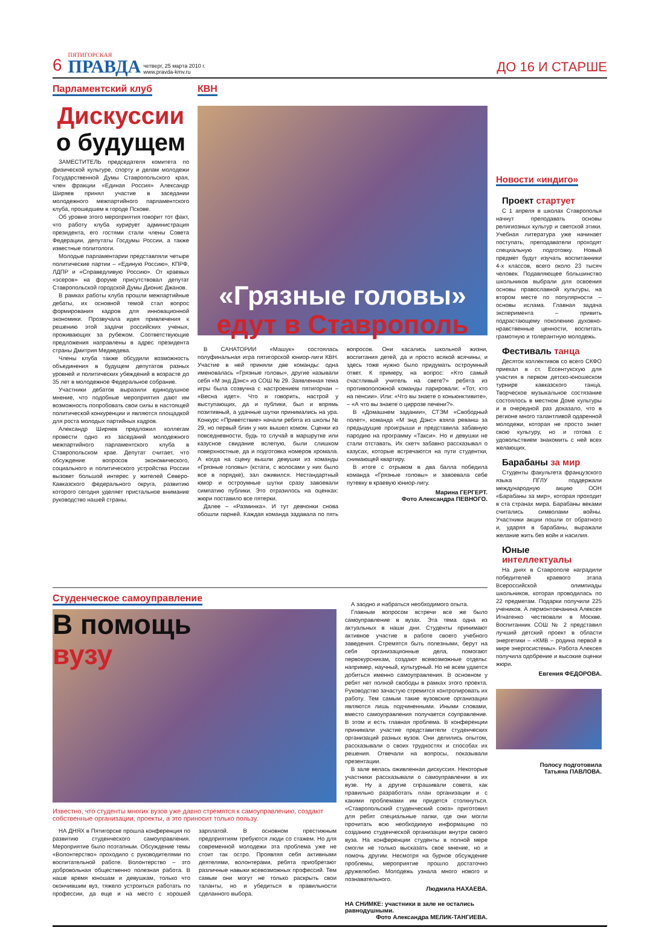6
ПЯТИГОРСКАЯ
ПРАВДА
четверг, 25 марта 2010 г.
www.pravda-kmv.ru
ДО 16 И СТАРШЕ
Парламентский клуб
Дискуссии
о будущем
ЗАМЕСТИТЕЛЬ председателя комитета по физической культуре, спорту и делам молодежи Государственной Думы Ставропольского края, член фракции «Единая Россия» Александр Ширяев принял участие в заседании молодежного межпартийного парламентского клуба, прошедшем в городе Пскове.
Об уровне этого мероприятия говорит тот факт, что работу клуба курирует администрация президента, его гостями стали члены Совета Федерации, депутаты Госдумы России, а также известные политологи.
Молодые парламентарии представляли четыре политические партии – «Единую Россию», КПРФ, ЛДПР и «Справедливую Россию». От краевых «эсеров» на форуме присутствовал депутат Ставропольской городской Думы Дионис Джанов.
В рамках работы клуба прошли межпартийные дебаты, их основной темой стал вопрос формирования кадров для инновационной экономики. Прозвучала идея привлечения к решению этой задачи российских ученых, проживающих за рубежом. Соответствующие предложения направлены в адрес президента страны Дмитрия Медведева.
Члены клуба также обсудили возможность объединения в будущем депутатов разных уровней и политических убеждений в возрасте до 35 лет в молодежное Федеральное собрание.
Участники дебатов выразили единодушное мнение, что подобные мероприятия дают им возможность попробовать свои силы в настоящей политической конкуренции и являются площадкой для роста молодых партийных кадров.
Александр Ширяев предложил коллегам провести одно из заседаний молодежного межпартийного парламентского клуба в Ставропольском крае. Депутат считает, что обсуждение вопросов экономического, социального и политического устройства России вызовет большой интерес у жителей Северо-Кавказского федерального округа, развитию которого сегодня уделяет пристальное внимание руководство нашей страны.
КВН
«Грязные головы»
едут в Ставрополь
В САНАТОРИИ «Машук» состоялась полуфинальная игра пятигорской юниор-лиги КВН. Участие в ней приняли две команды: одна именовалась «Грязные головы», другие называли себя «М энд Дэнс» из СОШ № 29. Заявленная тема игры была созвучна с настроением пятигорчан – «Весна идет». Что и говорить, настрой у выступающих, да и публики, был и впрямь позитивный, а удачные шутки принимались на ура. Конкурс «Приветствие» начали ребята из школы № 29, но первый блин у них вышел комом. Сценки из повседневности, будь то случай в маршрутке или казусное свидание вслепую, были слишком поверхностные, да и подготовка номеров хромала. А когда на сцену вышли девушки из команды «Грязные головы» (кстати, с волосами у них было все в порядке), зал оживился. Нестандартный юмор и остроумные шутки сразу завоевали симпатию публики. Это отразилось на оценках: жюри поставило все пятерки.
Далее – «Разминка». И тут девчонки снова обошли парней. Каждая команда задавала по пять вопросов. Они касались школьной жизни, воспитания детей, да и просто всякой всячины, и здесь тоже нужно было придумать остроумный ответ. К примеру, на вопрос: «Кто самый счастливый учитель на свете?» ребята из противоположной команды парировали: «Тот, кто на пенсии». Или: «Что вы знаете о коньюнктивите», – «А что вы знаете о циррозе печени?».
В «Домашнем задании», СТЭМ «Свободный полет», команда «М энд Дэнс» взяла реванш за предыдущие проигрыши и представила забавную пародию на программу «Такси». Но и девушки не стали отставать. Их скетч забавно рассказывал о казусах, которые встречаются на пути студентки, снимающей квартиру.
В итоге с отрывом в два балла победила команда «Грязные головы» и завоевала себе путевку в краевую юниор-лигу.
Марина ГЕРГЕРТ.
Фото Александра ПЕВНОГО.
Новости «индиго»
Проект стартует
С 1 апреля в школах Ставрополья начнут преподавать основы религиозных культур и светской этики. Учебная литература уже начинает поступать, преподаватели проходят специальную подготовку. Новый предмет будут изучать воспитанники 4-х классов, всего около 23 тысяч человек. Подавляющее большинство школьников выбрали для освоения основы православной культуры, на втором месте по популярности – основы ислама. Главная задача эксперимента – привить подрастающему поколению духовно-нравственные ценности, воспитать грамотную и толерантную молодежь.
Фестиваль танца
Десяток коллективов со всего СКФО приехал в ст. Ессентукскую для участия в первом детско-юношеском турнире кавказского танца. Творческое музыкальное состязание состоялось в местном Доме культуры и в очередной раз доказало, что в регионе много талантливой одаренной молодежи, которая не просто знает свою культуру, но и готова с удовольствием знакомить с ней всех желающих.
Барабаны за мир
Студенты факультета французского языка ПГЛУ поддержали международную акцию ООН «Барабаны за мир», которая проходит в ста странах мира. Барабаны веками считались символами войны. Участники акции пошли от обратного и, ударяя в барабаны, выражали желание жить без войн и насилия.
Юные интеллектуалы
На днях в Ставрополе наградили победителей краевого этапа Всероссийской олимпиады школьников, которая проводилась по 22 предметам. Подарки получили 225 учеников. А лермонтовчанина Алексея Игнатенко чествовали в Москве. Воспитанник СОШ № 2 представил лучший детский проект в области энергетики – «КМВ – родина первой в мире энергосистемы». Работа Алексея получила одобрение и высокие оценки жюри.
Евгения ФЕДОРОВА.
Полосу подготовила
Татьяна ПАВЛОВА.
Студенческое самоуправление
В помощь
вузу
Известно, что студенты многих вузов уже давно стремятся к самоуправлению, создают собственные организации, проекты, а это приносит только пользу.
НА ДНЯХ в Пятигорске прошла конференция по развитию студенческого самоуправления. Мероприятие было поэтапным. Обсуждение темы «Волонтерство» проходило с руководителями по воспитательной работе. Волонтерство – это добровольная общественно полезная работа. В наше время юношам и девушкам, только что окончившим вуз, тяжело устроиться работать по профессии, да еще и на место с хорошей зарплатой. В основном престижным предприятиям требуются люди со стажем. Но для современной молодежи эта проблема уже не стоит так остро. Проявляя себя активными деятелями, волонтерами, ребята приобретают различные навыки всевозможных профессий. Тем самым они могут не только раскрыть свои таланты, но и убедиться в правильности сделанного выбора.
А заодно и набраться необходимого опыта.
Главным вопросом встречи все же было самоуправление в вузах. Эта тема одна из актуальных в наши дни. Студенты принимают активное участие в работе своего учебного заведения. Стремятся быть полезными, берут на себя организационные дела, помогают первокурсникам, создают всевозможные отделы: например, научный, культурный. Но не всем удается добиться именно самоуправления. В основном у ребят нет полной свободы в рамках этого проекта. Руководство зачастую стремится контролировать их работу. Тем самым такие вузовские организации являются лишь подчиненными. Иными словами, вместо самоуправления получается соуправление. В этом и есть главная проблема. В конференции принимали участие представители студенческих организаций разных вузов. Они делились опытом, рассказывали о своих трудностях и способах их решения. Отвечали на вопросы, показывали презентации.
В зале велась оживленная дискуссия. Некоторые участники рассказывали о самоуправлении в их вузе. Ну а другие спрашивали совета, как правильно разработать план организации и с какими проблемами им придется столкнуться. «Ставропольский студенческий союз» приготовил для ребят специальные папки, где они могли прочитать всю необходимую информацию по созданию студенческой организации внутри своего вуза. На конференции студенты в полной мере смогли не только высказать свое мнение, но и помочь другим. Несмотря на бурное обсуждение проблемы, мероприятие прошло достаточно дружелюбно. Молодежь узнала много нового и познавательного.
Людмила НАХАЕВА.
НА СНИМКЕ: участники в зале не остались равнодушными.
Фото Александра МЕЛИК-ТАНГИЕВА.